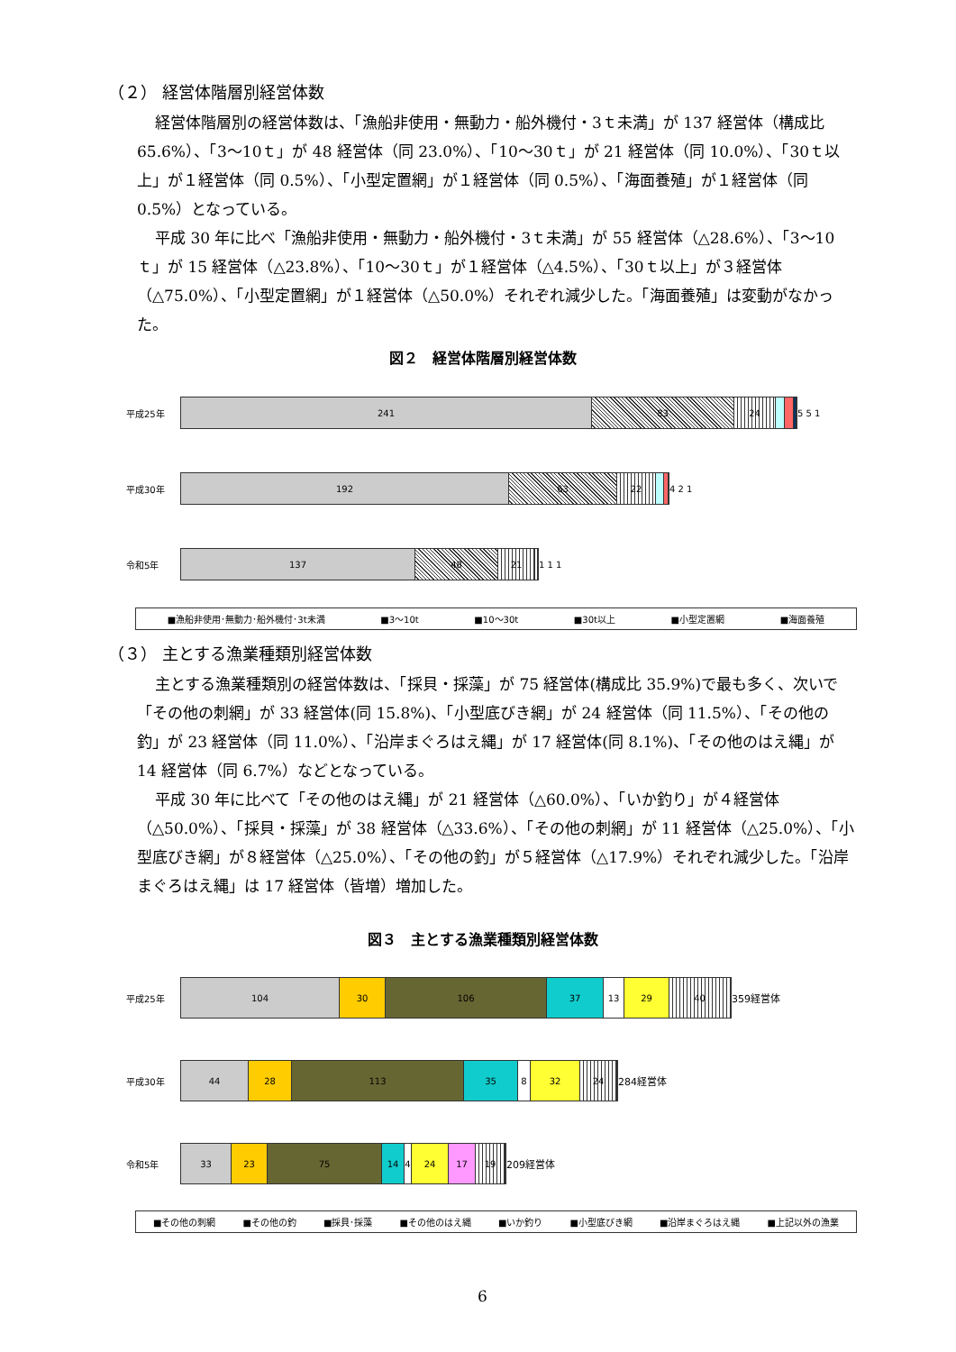（２） 経営体階層別経営体数
経営体階層別の経営体数は、「漁船非使用・無動力・船外機付・3ｔ未満」が 137 経営体（構成比 65.6%）、「3～10ｔ」が 48 経営体（同 23.0%）、「10～30ｔ」が 21 経営体（同 10.0%）、「30ｔ以上」が１経営体（同 0.5%）、「小型定置網」が１経営体（同 0.5%）、「海面養殖」が１経営体（同 0.5%）となっている。
平成 30 年に比べ「漁船非使用・無動力・船外機付・3ｔ未満」が 55 経営体（△28.6%）、「3～10ｔ」が 15 経営体（△23.8%）、「10～30ｔ」が１経営体（△4.5%）、「30ｔ以上」が３経営体（△75.0%）、「小型定置網」が１経営体（△50.0%）それぞれ減少した。「海面養殖」は変動がなかった。
図２　経営体階層別経営体数
平成25年
241 83 24
5 5 1
平成30年
192 63 22
4 2 1
令和5年
137 48 21
1 1 1
■漁船非使用･無動力･船外機付･3t未満 ■3～10t ■10～30t ■30t以上 ■小型定置網 ■海面養殖
（３） 主とする漁業種類別経営体数
主とする漁業種類別の経営体数は、「採貝・採藻」が 75 経営体(構成比 35.9%)で最も多く、次いで「その他の刺網」が 33 経営体(同 15.8%)、「小型底びき網」が 24 経営体（同 11.5%）、「その他の釣」が 23 経営体（同 11.0%）、「沿岸まぐろはえ縄」が 17 経営体(同 8.1%)、「その他のはえ縄」が 14 経営体（同 6.7%）などとなっている。
平成 30 年に比べて「その他のはえ縄」が 21 経営体（△60.0%）、「いか釣り」が４経営体（△50.0%）、「採貝・採藻」が 38 経営体（△33.6%）、「その他の刺網」が 11 経営体（△25.0%）、「小型底びき網」が８経営体（△25.0%）、「その他の釣」が５経営体（△17.9%）それぞれ減少した。「沿岸まぐろはえ縄」は 17 経営体（皆増）増加した。
図３　主とする漁業種類別経営体数
平成25年
104 30 106 37 13 29 40
359経営体
平成30年
44 28 113 35 8 32 24
284経営体
令和5年
33 23 75 14 4 24 17 19
209経営体
■その他の刺網 ■その他の釣 ■採貝･採藻 ■その他のはえ縄 ■いか釣り ■小型底びき網 ■沿岸まぐろはえ縄 ■上記以外の漁業
6